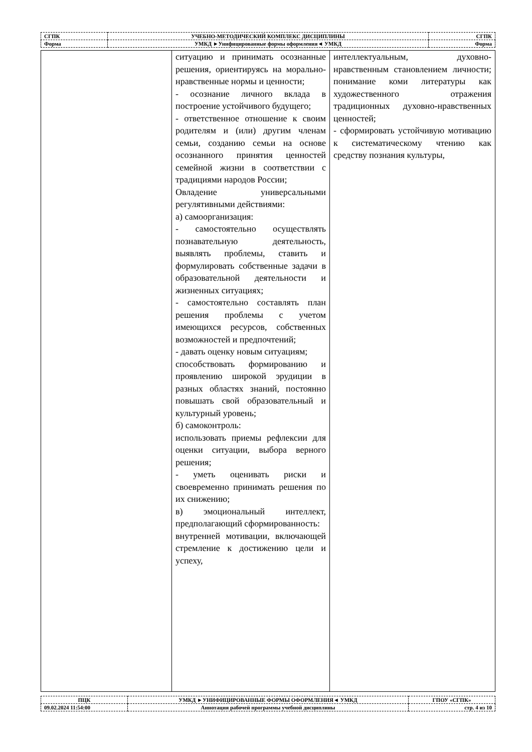| СГПК | УЧЕБНО-МЕТОДИЧЕСКИЙ КОМПЛЕКС ДИСЦИПЛИНЫ | СГПК |
| Форма | УМКД ►Унифицированные формы оформления◄ УМКД | Форма |
| | ситуацию и принимать осознанные решения, ориентируясь на морально-нравственные нормы и ценности; - осознание личного вклада в построение устойчивого будущего; - ответственное отношение к своим родителям и (или) другим членам семьи, созданию семьи на основе осознанного принятия ценностей семейной жизни в соответствии с традициями народов России; Овладение универсальными регулятивными действиями: а) самоорганизация: - самостоятельно осуществлять познавательную деятельность, выявлять проблемы, ставить и формулировать собственные задачи в образовательной деятельности и жизненных ситуациях; - самостоятельно составлять план решения проблемы с учетом имеющихся ресурсов, собственных возможностей и предпочтений; - давать оценку новым ситуациям; способствовать формированию и проявлению широкой эрудиции в разных областях знаний, постоянно повышать свой образовательный и культурный уровень; б) самоконтроль: использовать приемы рефлексии для оценки ситуации, выбора верного решения; - уметь оценивать риски и своевременно принимать решения по их снижению; в) эмоциональный интеллект, предполагающий сформированность: внутренней мотивации, включающей стремление к достижению цели и успеху, | интеллектуальным, духовно-нравственным становлением личности; понимание коми литературы как художественного отражения традиционных духовно-нравственных ценностей; - сформировать устойчивую мотивацию к систематическому чтению как средству познания культуры, |
| ПЦК | УМКД ►УНИФИЦИРОВАННЫЕ ФОРМЫ ОФОРМЛЕНИЯ◄ УМКД | ГПОУ «СГПК» |
| 09.02.2024 11:54:00 | Аннотация рабочей программы учебной дисциплины | стр. 4 из 10 |